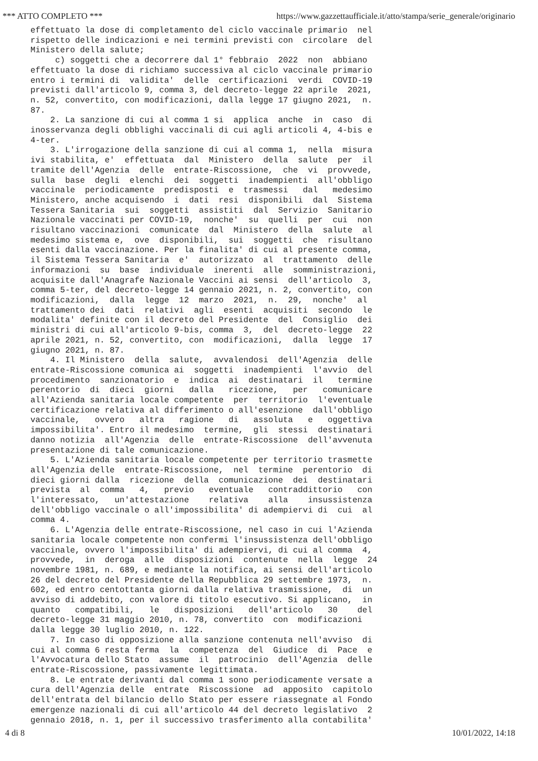*** ATTO COMPLETO *** https://www.gazzettaufficiale.it/atto/stampa/serie_generale/originario
effettuato la dose di completamento del ciclo vaccinale primario nel rispetto delle indicazioni e nei termini previsti con circolare del Ministero della salute; c) soggetti che a decorrere dal 1° febbraio 2022 non abbiano effettuato la dose di richiamo successiva al ciclo vaccinale primario entro i termini di validita' delle certificazioni verdi COVID-19 previsti dall'articolo 9, comma 3, del decreto-legge 22 aprile 2021, n. 52, convertito, con modificazioni, dalla legge 17 giugno 2021, n. 87. 2. La sanzione di cui al comma 1 si applica anche in caso di inosservanza degli obblighi vaccinali di cui agli articoli 4, 4-bis e 4-ter. 3. L'irrogazione della sanzione di cui al comma 1, nella misura ivi stabilita, e' effettuata dal Ministero della salute per il tramite dell'Agenzia delle entrate-Riscossione, che vi provvede, sulla base degli elenchi dei soggetti inadempienti all'obbligo vaccinale periodicamente predisposti e trasmessi dal medesimo Ministero, anche acquisendo i dati resi disponibili dal Sistema Tessera Sanitaria sui soggetti assistiti dal Servizio Sanitario Nazionale vaccinati per COVID-19, nonche' su quelli per cui non risultano vaccinazioni comunicate dal Ministero della salute al medesimo sistema e, ove disponibili, sui soggetti che risultano esenti dalla vaccinazione. Per la finalita' di cui al presente comma, il Sistema Tessera Sanitaria e' autorizzato al trattamento delle informazioni su base individuale inerenti alle somministrazioni, acquisite dall'Anagrafe Nazionale Vaccini ai sensi dell'articolo 3, comma 5-ter, del decreto-legge 14 gennaio 2021, n. 2, convertito, con modificazioni, dalla legge 12 marzo 2021, n. 29, nonche' al trattamento dei dati relativi agli esenti acquisiti secondo le modalita' definite con il decreto del Presidente del Consiglio dei ministri di cui all'articolo 9-bis, comma 3, del decreto-legge 22 aprile 2021, n. 52, convertito, con modificazioni, dalla legge 17 giugno 2021, n. 87. 4. Il Ministero della salute, avvalendosi dell'Agenzia delle entrate-Riscossione comunica ai soggetti inadempienti l'avvio del procedimento sanzionatorio e indica ai destinatari il termine perentorio di dieci giorni dalla ricezione, per comunicare all'Azienda sanitaria locale competente per territorio l'eventuale certificazione relativa al differimento o all'esenzione dall'obbligo vaccinale, ovvero altra ragione di assoluta e oggettiva impossibilita'. Entro il medesimo termine, gli stessi destinatari danno notizia all'Agenzia delle entrate-Riscossione dell'avvenuta presentazione di tale comunicazione. 5. L'Azienda sanitaria locale competente per territorio trasmette all'Agenzia delle entrate-Riscossione, nel termine perentorio di dieci giorni dalla ricezione della comunicazione dei destinatari prevista al comma 4, previo eventuale contraddittorio con l'interessato, un'attestazione relativa alla insussistenza dell'obbligo vaccinale o all'impossibilita' di adempiervi di cui al comma 4. 6. L'Agenzia delle entrate-Riscossione, nel caso in cui l'Azienda sanitaria locale competente non confermi l'insussistenza dell'obbligo vaccinale, ovvero l'impossibilita' di adempiervi, di cui al comma 4, provvede, in deroga alle disposizioni contenute nella legge 24 novembre 1981, n. 689, e mediante la notifica, ai sensi dell'articolo 26 del decreto del Presidente della Repubblica 29 settembre 1973, n. 602, ed entro centottanta giorni dalla relativa trasmissione, di un avviso di addebito, con valore di titolo esecutivo. Si applicano, in quanto compatibili, le disposizioni dell'articolo 30 del decreto-legge 31 maggio 2010, n. 78, convertito con modificazioni dalla legge 30 luglio 2010, n. 122. 7. In caso di opposizione alla sanzione contenuta nell'avviso di cui al comma 6 resta ferma la competenza del Giudice di Pace e l'Avvocatura dello Stato assume il patrocinio dell'Agenzia delle entrate-Riscossione, passivamente legittimata. 8. Le entrate derivanti dal comma 1 sono periodicamente versate a cura dell'Agenzia delle entrate Riscossione ad apposito capitolo dell'entrata del bilancio dello Stato per essere riassegnate al Fondo emergenze nazionali di cui all'articolo 44 del decreto legislativo 2 gennaio 2018, n. 1, per il successivo trasferimento alla contabilita'
4 di 8 10/01/2022, 14:18